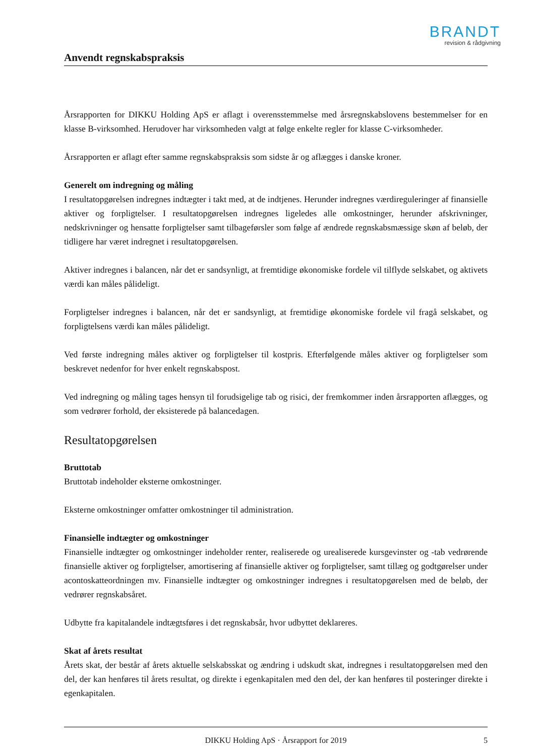BRANDT
revision & rådgivning
Anvendt regnskabspraksis
Årsrapporten for DIKKU Holding ApS er aflagt i overensstemmelse med årsregnskabslovens bestemmelser for en klasse B-virksomhed. Herudover har virksomheden valgt at følge enkelte regler for klasse C-virksomheder.
Årsrapporten er aflagt efter samme regnskabspraksis som sidste år og aflægges i danske kroner.
Generelt om indregning og måling
I resultatopgørelsen indregnes indtægter i takt med, at de indtjenes. Herunder indregnes værdireguleringer af finansielle aktiver og forpligtelser. I resultatopgørelsen indregnes ligeledes alle omkostninger, herunder afskrivninger, nedskrivninger og hensatte forpligtelser samt tilbageførsler som følge af ændrede regnskabsmæssige skøn af beløb, der tidligere har været indregnet i resultatopgørelsen.
Aktiver indregnes i balancen, når det er sandsynligt, at fremtidige økonomiske fordele vil tilflyde selskabet, og aktivets værdi kan måles pålideligt.
Forpligtelser indregnes i balancen, når det er sandsynligt, at fremtidige økonomiske fordele vil fragå selskabet, og forpligtelsens værdi kan måles pålideligt.
Ved første indregning måles aktiver og forpligtelser til kostpris. Efterfølgende måles aktiver og forpligtelser som beskrevet nedenfor for hver enkelt regnskabspost.
Ved indregning og måling tages hensyn til forudsigelige tab og risici, der fremkommer inden årsrapporten aflægges, og som vedrører forhold, der eksisterede på balancedagen.
Resultatopgørelsen
Bruttotab
Bruttotab indeholder eksterne omkostninger.
Eksterne omkostninger omfatter omkostninger til administration.
Finansielle indtægter og omkostninger
Finansielle indtægter og omkostninger indeholder renter, realiserede og urealiserede kursgevinster og -tab vedrørende finansielle aktiver og forpligtelser, amortisering af finansielle aktiver og forpligtelser, samt tillæg og godtgørelser under acontoskatteordningen mv. Finansielle indtægter og omkostninger indregnes i resultatopgørelsen med de beløb, der vedrører regnskabsåret.
Udbytte fra kapitalandele indtægtsføres i det regnskabsår, hvor udbyttet deklareres.
Skat af årets resultat
Årets skat, der består af årets aktuelle selskabsskat og ændring i udskudt skat, indregnes i resultatopgørelsen med den del, der kan henføres til årets resultat, og direkte i egenkapitalen med den del, der kan henføres til posteringer direkte i egenkapitalen.
DIKKU Holding ApS · Årsrapport for 2019 5